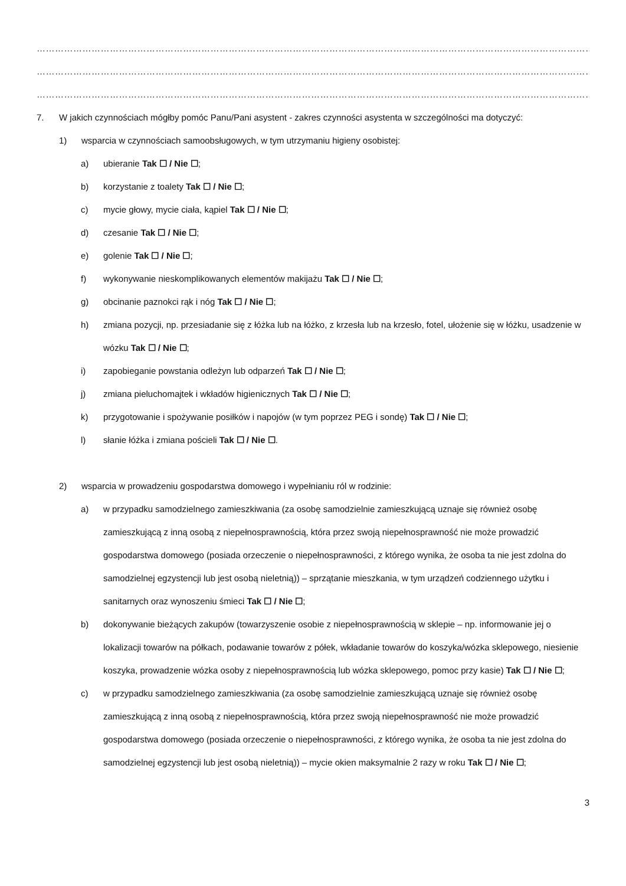…………………………………………………………………………………………………………………………………………………………………………………………………………………
…………………………………………………………………………………………………………………………………………………………………………………………………………………
…………………………………………………………………………………………………………………………………………………………………………………………………………………
7. W jakich czynnościach mógłby pomóc Panu/Pani asystent - zakres czynności asystenta w szczególności ma dotyczyć:
1) wsparcia w czynnościach samoobsługowych, w tym utrzymaniu higieny osobistej:
a) ubieranie Tak ☐ / Nie ☐;
b) korzystanie z toalety Tak ☐ / Nie ☐;
c) mycie głowy, mycie ciała, kąpiel Tak ☐ / Nie ☐;
d) czesanie Tak ☐ / Nie ☐;
e) golenie Tak ☐ / Nie ☐;
f) wykonywanie nieskomplikowanych elementów makijażu Tak ☐ / Nie ☐;
g) obcinanie paznokci rąk i nóg Tak ☐ / Nie ☐;
h) zmiana pozycji, np. przesiadanie się z łóżka lub na łóżko, z krzesła lub na krzesło, fotel, ułożenie się w łóżku, usadzenie w wózku Tak ☐ / Nie ☐;
i) zapobieganie powstania odleżyn lub odparzeń Tak ☐ / Nie ☐;
j) zmiana pieluchomajtek i wkładów higienicznych Tak ☐ / Nie ☐;
k) przygotowanie i spożywanie posiłków i napojów (w tym poprzez PEG i sondę) Tak ☐ / Nie ☐;
l) słanie łóżka i zmiana pościeli Tak ☐ / Nie ☐.
2) wsparcia w prowadzeniu gospodarstwa domowego i wypełnianiu ról w rodzinie:
a) w przypadku samodzielnego zamieszkiwania (za osobę samodzielnie zamieszkującą uznaje się również osobę zamieszkującą z inną osobą z niepełnosprawnością, która przez swoją niepełnosprawność nie może prowadzić gospodarstwa domowego (posiada orzeczenie o niepełnosprawności, z którego wynika, że osoba ta nie jest zdolna do samodzielnej egzystencji lub jest osobą nieletnią)) – sprzątanie mieszkania, w tym urządzeń codziennego użytku i sanitarnych oraz wynoszeniu śmieci Tak ☐ / Nie ☐;
b) dokonywanie bieżących zakupów (towarzyszenie osobie z niepełnosprawnością w sklepie – np. informowanie jej o lokalizacji towarów na półkach, podawanie towarów z półek, wkładanie towarów do koszyka/wózka sklepowego, niesienie koszyka, prowadzenie wózka osoby z niepełnosprawnością lub wózka sklepowego, pomoc przy kasie) Tak ☐ / Nie ☐;
c) w przypadku samodzielnego zamieszkiwania (za osobę samodzielnie zamieszkującą uznaje się również osobę zamieszkującą z inną osobą z niepełnosprawnością, która przez swoją niepełnosprawność nie może prowadzić gospodarstwa domowego (posiada orzeczenie o niepełnosprawności, z którego wynika, że osoba ta nie jest zdolna do samodzielnej egzystencji lub jest osobą nieletnią)) – mycie okien maksymalnie 2 razy w roku Tak ☐ / Nie ☐;
3